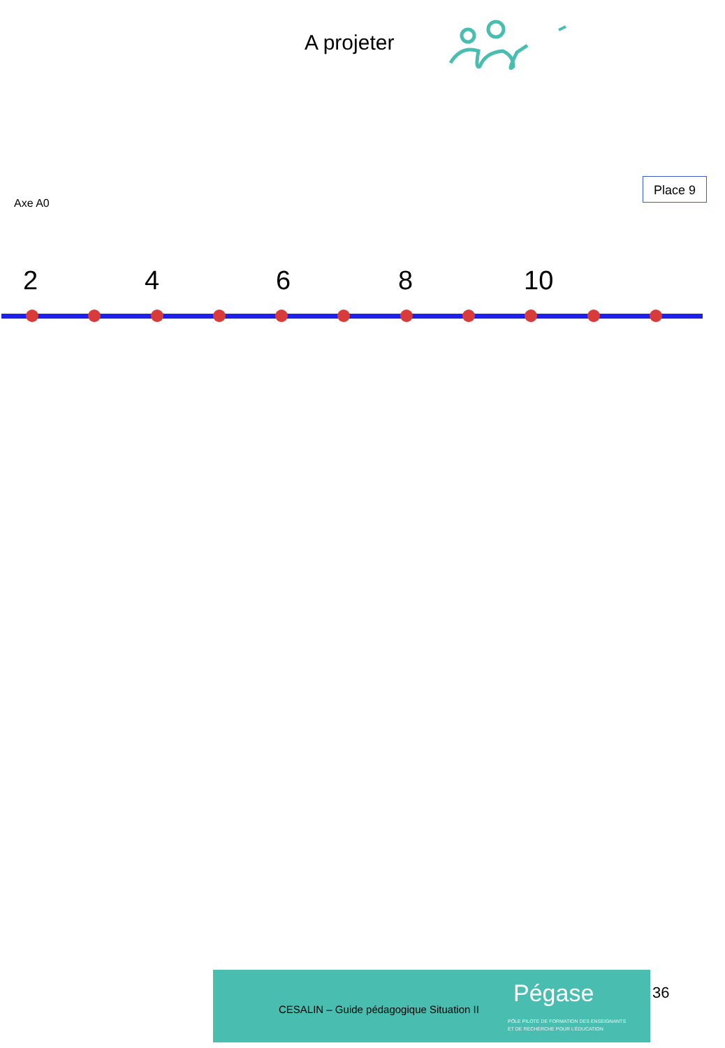A projeter
Axe A0
Place 9
2 4 6 8 10
CESALIN – Guide pédagogique Situation II
Pégase
PÔLE PILOTE DE FORMATION DES ENSEIGNANTS
ET DE RECHERCHE POUR L'ÉDUCATION
36